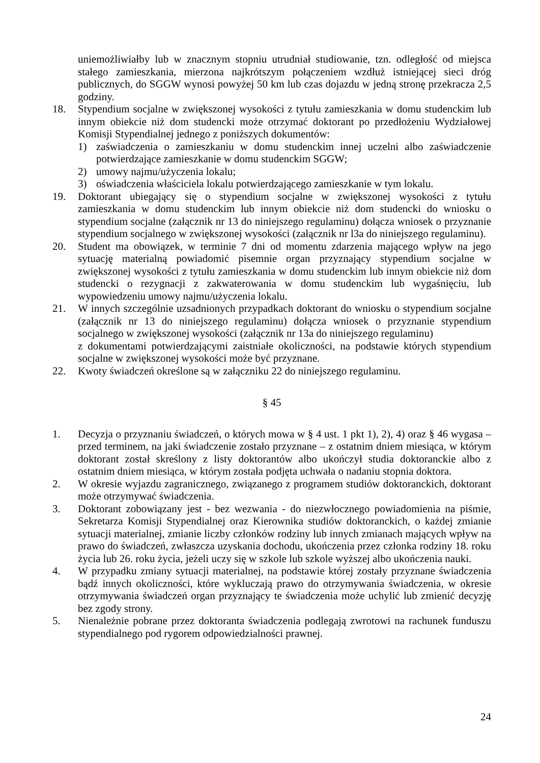uniemożliwiałby lub w znacznym stopniu utrudniał studiowanie, tzn. odległość od miejsca stałego zamieszkania, mierzona najkrótszym połączeniem wzdłuż istniejącej sieci dróg publicznych, do SGGW wynosi powyżej 50 km lub czas dojazdu w jedną stronę przekracza 2,5 godziny.
18. Stypendium socjalne w zwiększonej wysokości z tytułu zamieszkania w domu studenckim lub innym obiekcie niż dom studencki może otrzymać doktorant po przedłożeniu Wydziałowej Komisji Stypendialnej jednego z poniższych dokumentów:
1) zaświadczenia o zamieszkaniu w domu studenckim innej uczelni albo zaświadczenie potwierdzające zamieszkanie w domu studenckim SGGW;
2) umowy najmu/użyczenia lokalu;
3) oświadczenia właściciela lokalu potwierdzającego zamieszkanie w tym lokalu.
19. Doktorant ubiegający się o stypendium socjalne w zwiększonej wysokości z tytułu zamieszkania w domu studenckim lub innym obiekcie niż dom studencki do wniosku o stypendium socjalne (załącznik nr 13 do niniejszego regulaminu) dołącza wniosek o przyznanie stypendium socjalnego w zwiększonej wysokości (załącznik nr l3a do niniejszego regulaminu).
20. Student ma obowiązek, w terminie 7 dni od momentu zdarzenia mającego wpływ na jego sytuację materialną powiadomić pisemnie organ przyznający stypendium socjalne w zwiększonej wysokości z tytułu zamieszkania w domu studenckim lub innym obiekcie niż dom studencki o rezygnacji z zakwaterowania w domu studenckim lub wygaśnięciu, lub wypowiedzeniu umowy najmu/użyczenia lokalu.
21. W innych szczególnie uzsadnionych przypadkach doktorant do wniosku o stypendium socjalne (załącznik nr 13 do niniejszego regulaminu) dołącza wniosek o przyznanie stypendium socjalnego w zwiększonej wysokości (załącznik nr 13a do niniejszego regulaminu)
z dokumentami potwierdzającymi zaistniałe okoliczności, na podstawie których stypendium socjalne w zwiększonej wysokości może być przyznane.
22. Kwoty świadczeń określone są w załączniku 22 do niniejszego regulaminu.
§ 45
1. Decyzja o przyznaniu świadczeń, o których mowa w § 4 ust. 1 pkt 1), 2), 4) oraz § 46 wygasa – przed terminem, na jaki świadczenie zostało przyznane – z ostatnim dniem miesiąca, w którym doktorant został skreślony z listy doktorantów albo ukończył studia doktoranckie albo z ostatnim dniem miesiąca, w którym została podjęta uchwała o nadaniu stopnia doktora.
2. W okresie wyjazdu zagranicznego, związanego z programem studiów doktoranckich, doktorant może otrzymywać świadczenia.
3. Doktorant zobowiązany jest - bez wezwania - do niezwłocznego powiadomienia na piśmie, Sekretarza Komisji Stypendialnej oraz Kierownika studiów doktoranckich, o każdej zmianie sytuacji materialnej, zmianie liczby członków rodziny lub innych zmianach mających wpływ na prawo do świadczeń, zwłaszcza uzyskania dochodu, ukończenia przez członka rodziny 18. roku życia lub 26. roku życia, jeżeli uczy się w szkole lub szkole wyższej albo ukończenia nauki.
4. W przypadku zmiany sytuacji materialnej, na podstawie której zostały przyznane świadczenia bądź innych okoliczności, które wykluczają prawo do otrzymywania świadczenia, w okresie otrzymywania świadczeń organ przyznający te świadczenia może uchylić lub zmienić decyzję bez zgody strony.
5. Nienależnie pobrane przez doktoranta świadczenia podlegają zwrotowi na rachunek funduszu stypendialnego pod rygorem odpowiedzialności prawnej.
24